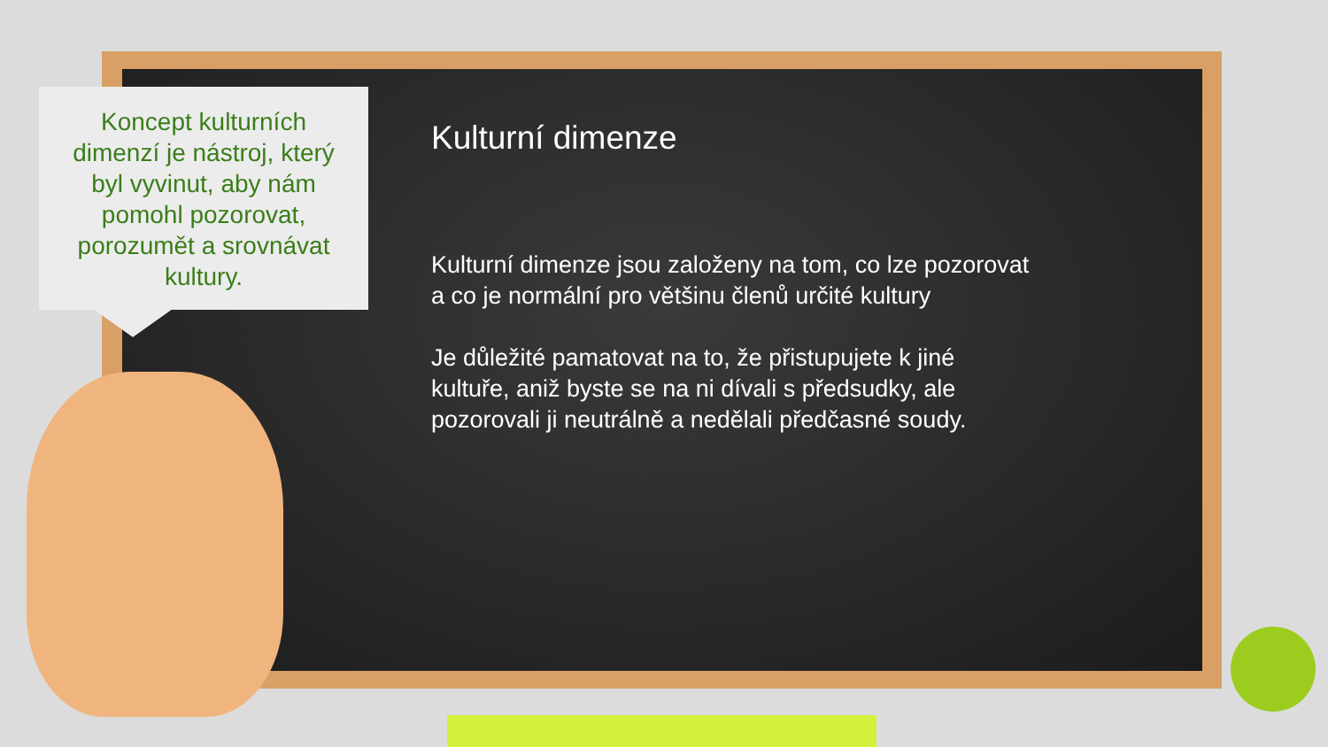Koncept kulturních dimenzí je nástroj, který byl vyvinut, aby nám pomohl pozorovat, porozumět a srovnávat kultury.
Kulturní dimenze
Kulturní dimenze jsou založeny na tom, co lze pozorovat a co je normální pro většinu členů určité kultury
Je důležité pamatovat na to, že přistupujete k jiné kultuře, aniž byste se na ni dívali s předsudky, ale pozorovali ji neutrálně a nedělali předčasné soudy.